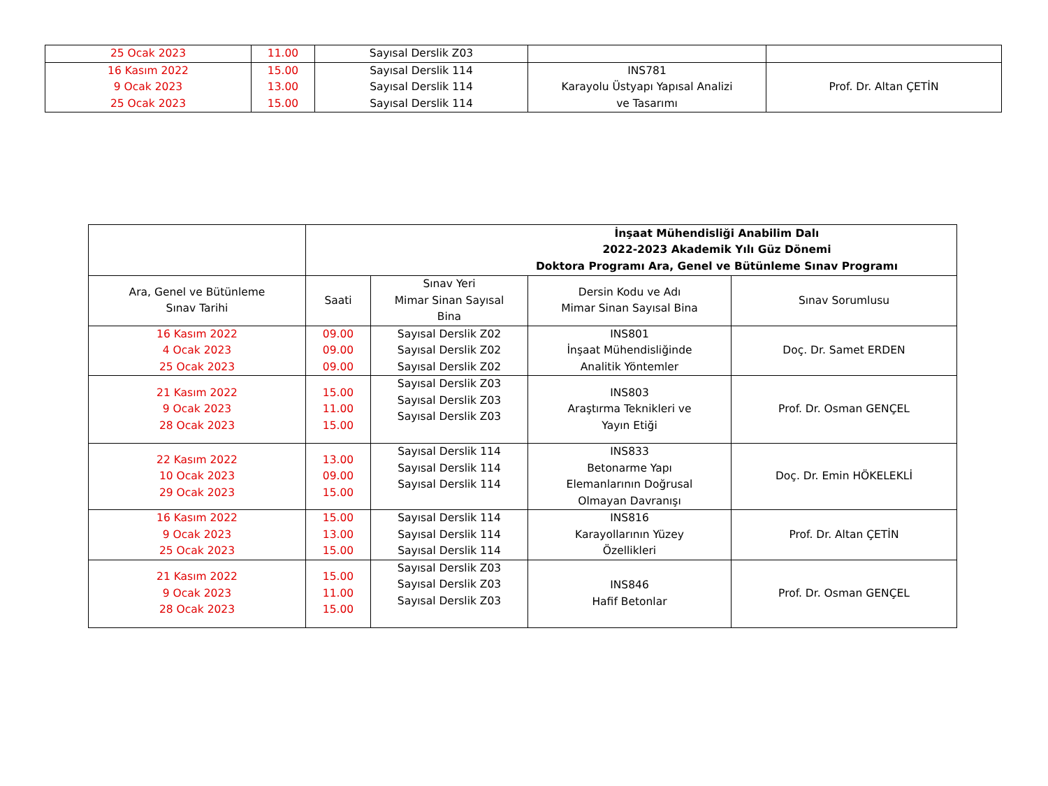| 25 Ocak 2023 | 11.00 | Sayısal Derslik Z03 | | |
| 16 Kasım 2022 9 Ocak 2023 25 Ocak 2023 | 15.00 13.00 15.00 | Sayısal Derslik 114 Sayısal Derslik 114 Sayısal Derslik 114 | INS781 Karayolu Üstyapı Yapısal Analizi ve Tasarımı | Prof. Dr. Altan ÇETİN |
| | İnşaat Mühendisliği Anabilim Dalı 2022-2023 Akademik Yılı Güz Dönemi Doktora Programı Ara, Genel ve Bütünleme Sınav Programı | | | |
| Ara, Genel ve Bütünleme Sınav Tarihi | Saati | Sınav Yeri Mimar Sinan Sayısal Bina | Dersin Kodu ve Adı Mimar Sinan Sayısal Bina | Sınav Sorumlusu |
| 16 Kasım 2022 4 Ocak 2023 25 Ocak 2023 | 09.00 09.00 09.00 | Sayısal Derslik Z02 Sayısal Derslik Z02 Sayısal Derslik Z02 | INS801 İnşaat Mühendisliğinde Analitik Yöntemler | Doç. Dr. Samet ERDEN |
| 21 Kasım 2022 9 Ocak 2023 28 Ocak 2023 | 15.00 11.00 15.00 | Sayısal Derslik Z03 Sayısal Derslik Z03 Sayısal Derslik Z03 | INS803 Araştırma Teknikleri ve Yayın Etiği | Prof. Dr. Osman GENÇEL |
| 22 Kasım 2022 10 Ocak 2023 29 Ocak 2023 | 13.00 09.00 15.00 | Sayısal Derslik 114 Sayısal Derslik 114 Sayısal Derslik 114 | INS833 Betonarme Yapı Elemanlarının Doğrusal Olmayan Davranışı | Doç. Dr. Emin HÖKELEKLİ |
| 16 Kasım 2022 9 Ocak 2023 25 Ocak 2023 | 15.00 13.00 15.00 | Sayısal Derslik 114 Sayısal Derslik 114 Sayısal Derslik 114 | INS816 Karayollarının Yüzey Özellikleri | Prof. Dr. Altan ÇETİN |
| 21 Kasım 2022 9 Ocak 2023 28 Ocak 2023 | 15.00 11.00 15.00 | Sayısal Derslik Z03 Sayısal Derslik Z03 Sayısal Derslik Z03 | INS846 Hafif Betonlar | Prof. Dr. Osman GENÇEL |